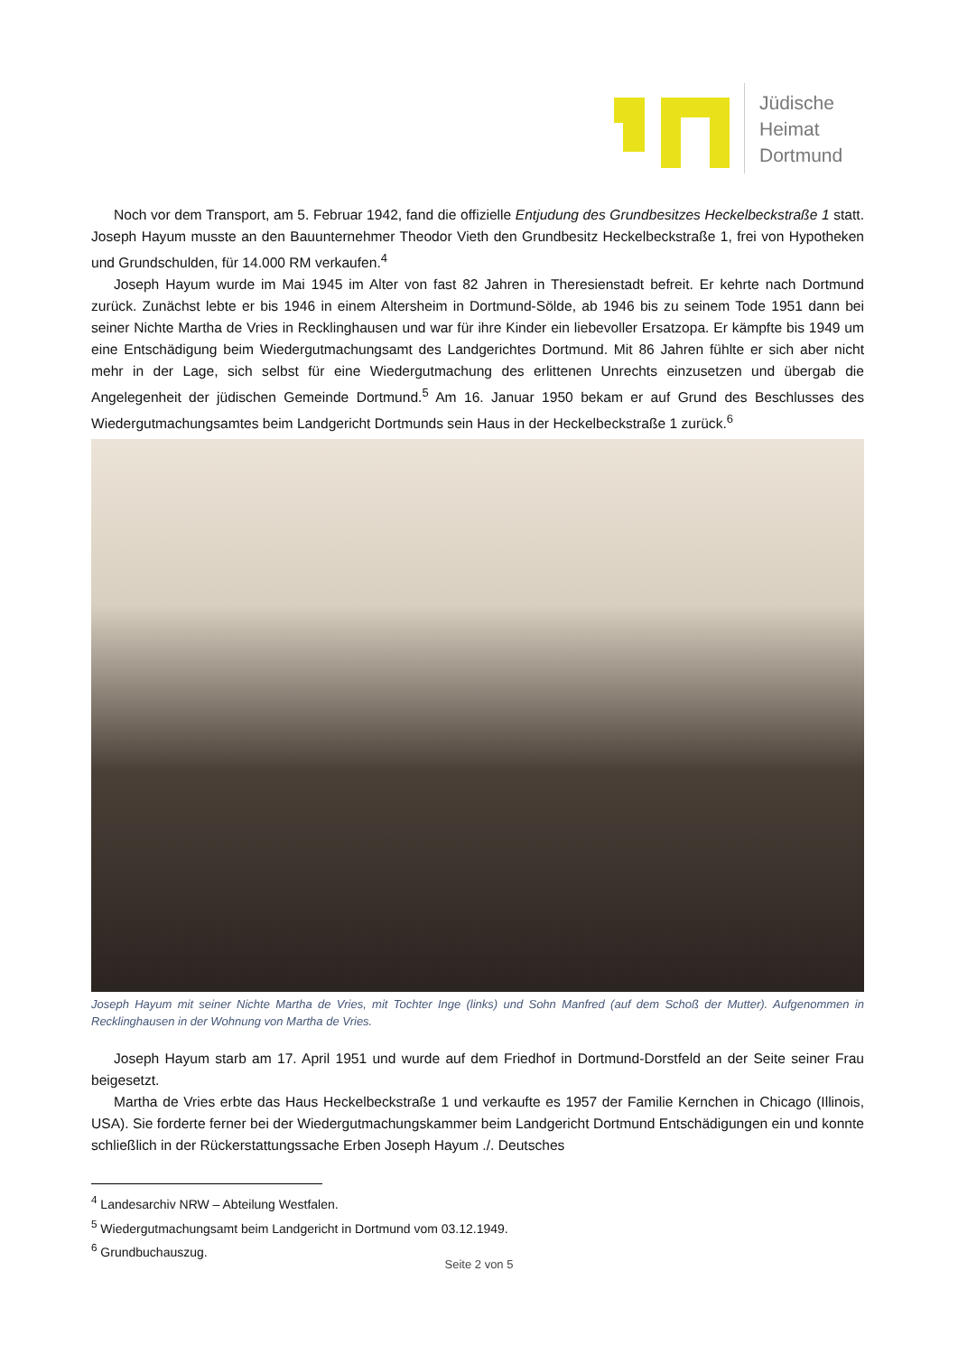Jüdische
Heimat
Dortmund
Noch vor dem Transport, am 5. Februar 1942, fand die offizielle Entjudung des Grundbesitzes Heckelbeckstraße 1 statt. Joseph Hayum musste an den Bauunternehmer Theodor Vieth den Grundbesitz Heckelbeckstraße 1, frei von Hypotheken und Grundschulden, für 14.000 RM verkaufen.<sup>4</sup>
Joseph Hayum wurde im Mai 1945 im Alter von fast 82 Jahren in Theresienstadt befreit. Er kehrte nach Dortmund zurück. Zunächst lebte er bis 1946 in einem Altersheim in Dortmund-Sölde, ab 1946 bis zu seinem Tode 1951 dann bei seiner Nichte Martha de Vries in Recklinghausen und war für ihre Kinder ein liebevoller Ersatzopa. Er kämpfte bis 1949 um eine Entschädigung beim Wiedergutmachungsamt des Landgerichtes Dortmund. Mit 86 Jahren fühlte er sich aber nicht mehr in der Lage, sich selbst für eine Wiedergutmachung des erlittenen Unrechts einzusetzen und übergab die Angelegenheit der jüdischen Gemeinde Dortmund.<sup>5</sup> Am 16. Januar 1950 bekam er auf Grund des Beschlusses des Wiedergutmachungsamtes beim Landgericht Dortmunds sein Haus in der Heckelbeckstraße 1 zurück.<sup>6</sup>
Joseph Hayum mit seiner Nichte Martha de Vries, mit Tochter Inge (links) und Sohn Manfred (auf dem Schoß der Mutter). Aufgenommen in Recklinghausen in der Wohnung von Martha de Vries.
Joseph Hayum starb am 17. April 1951 und wurde auf dem Friedhof in Dortmund-Dorstfeld an der Seite seiner Frau beigesetzt.
Martha de Vries erbte das Haus Heckelbeckstraße 1 und verkaufte es 1957 der Familie Kernchen in Chicago (Illinois, USA). Sie forderte ferner bei der Wiedergutmachungskammer beim Landgericht Dortmund Entschädigungen ein und konnte schließlich in der Rückerstattungssache Erben Joseph Hayum ./. Deutsches
<sup>4</sup> Landesarchiv NRW – Abteilung Westfalen.
<sup>5</sup> Wiedergutmachungsamt beim Landgericht in Dortmund vom 03.12.1949.
<sup>6</sup> Grundbuchauszug.
Seite 2 von 5